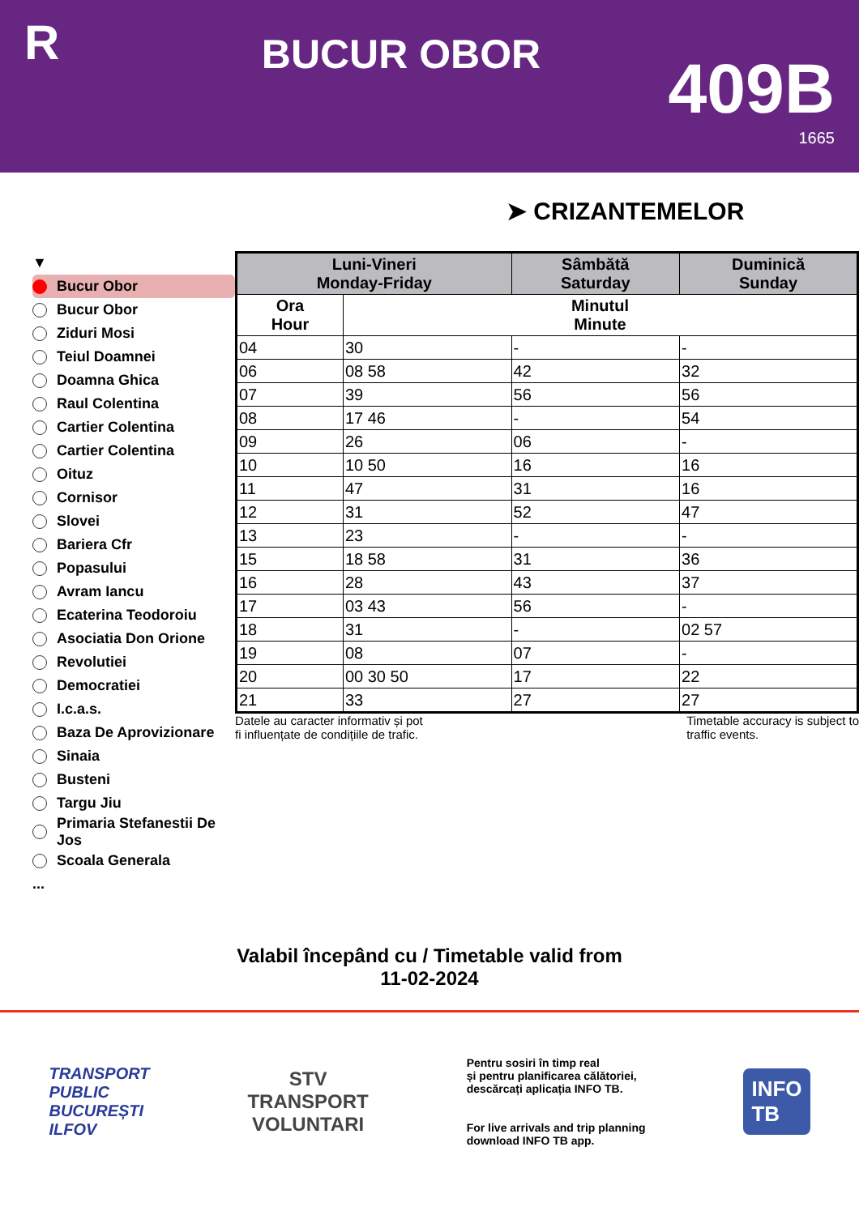R
BUCUR OBOR
409B
1665
➤ CRIZANTEMELOR
▼
Bucur Obor
Bucur Obor
Ziduri Mosi
Teiul Doamnei
Doamna Ghica
Raul Colentina
Cartier Colentina
Cartier Colentina
Oituz
Cornisor
Slovei
Bariera Cfr
Popasului
Avram Iancu
Ecaterina Teodoroiu
Asociatia Don Orione
Revolutiei
Democratiei
I.c.a.s.
Baza De Aprovizionare
Sinaia
Busteni
Targu Jiu
Primaria Stefanestii De Jos
Scoala Generala
...
| Luni-Vineri Monday-Friday | | Sâmbătă Saturday | Duminică Sunday |
| --- | --- | --- | --- |
| Ora Hour | Minutul Minute | | |
| 04 | 30 | - | - |
| 06 | 08 58 | 42 | 32 |
| 07 | 39 | 56 | 56 |
| 08 | 17 46 | - | 54 |
| 09 | 26 | 06 | - |
| 10 | 10 50 | 16 | 16 |
| 11 | 47 | 31 | 16 |
| 12 | 31 | 52 | 47 |
| 13 | 23 | - | - |
| 15 | 18 58 | 31 | 36 |
| 16 | 28 | 43 | 37 |
| 17 | 03 43 | 56 | - |
| 18 | 31 | - | 02 57 |
| 19 | 08 | 07 | - |
| 20 | 00 30 50 | 17 | 22 |
| 21 | 33 | 27 | 27 |
Datele au caracter informativ și pot
fi influențate de condițiile de trafic. Timetable accuracy is subject to
traffic events.
Valabil începând cu / Timetable valid from
11-02-2024
TRANSPORT
PUBLIC
BUCUREȘTI
ILFOV
STV
TRANSPORT
VOLUNTARI
Pentru sosiri în timp real
și pentru planificarea călătoriei,
descărcați aplicația INFO TB.
For live arrivals and trip planning
download INFO TB app.
INFO
TB